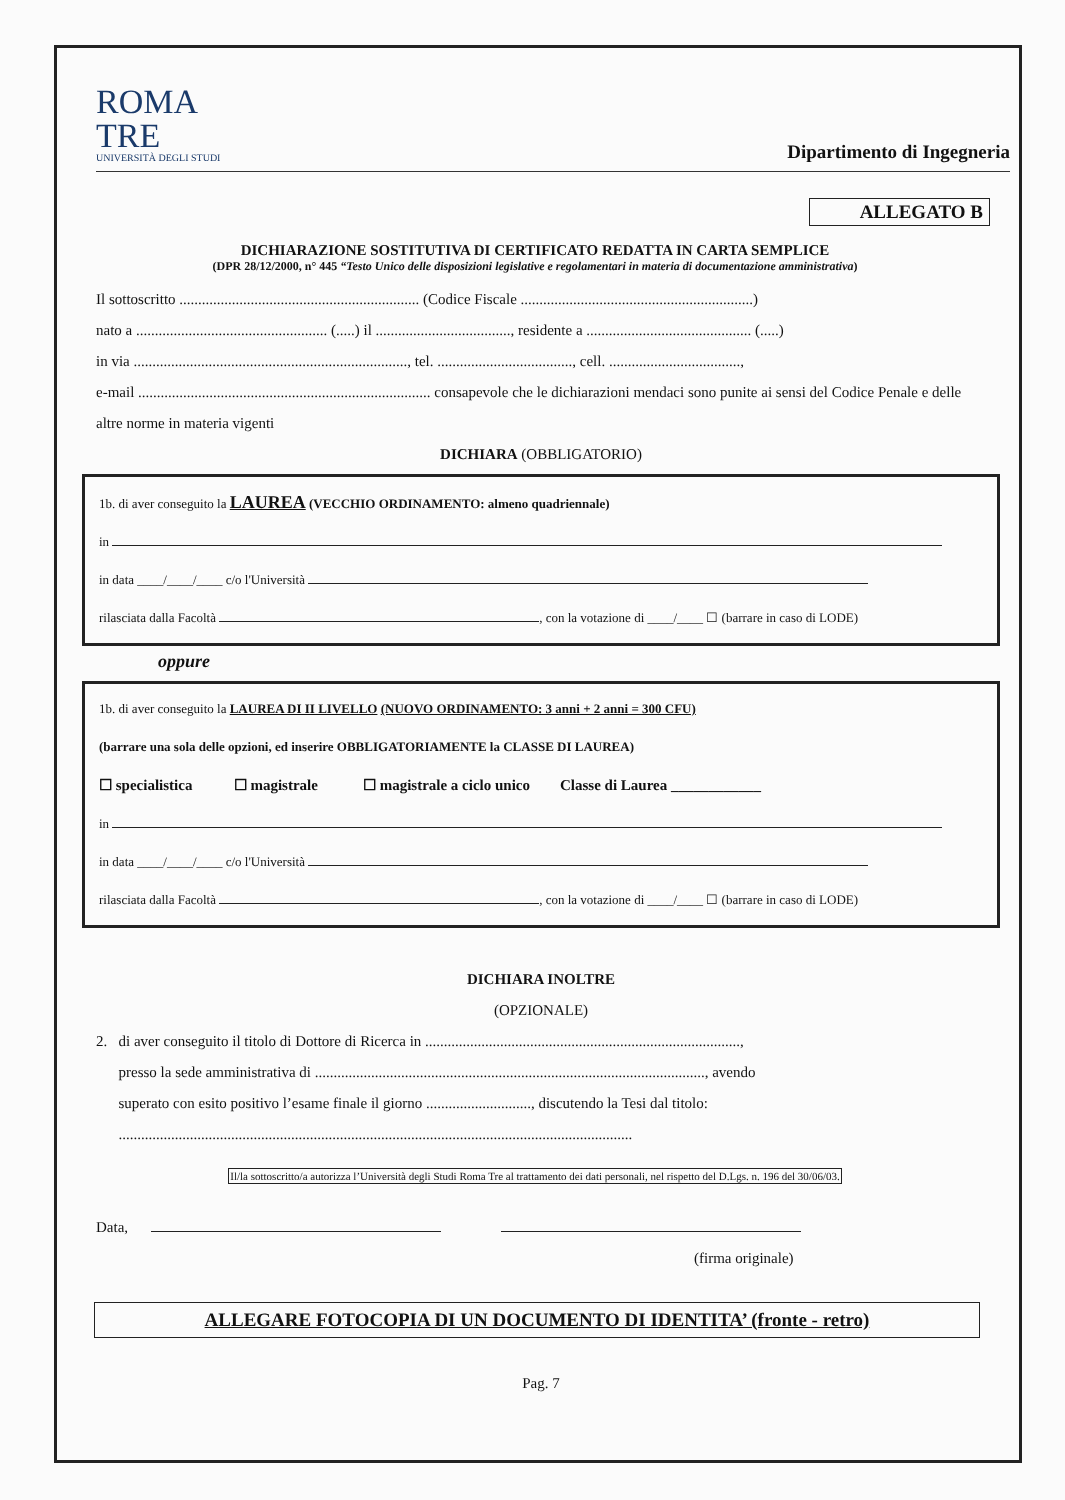ROMA
TRE
UNIVERSITÀ DEGLI STUDI
Dipartimento di Ingegneria
ALLEGATO B
DICHIARAZIONE SOSTITUTIVA DI CERTIFICATO REDATTA IN CARTA SEMPLICE
(DPR 28/12/2000, n° 445 “Testo Unico delle disposizioni legislative e regolamentari in materia di documentazione amministrativa)
Il sottoscritto ................................................................ (Codice Fiscale ..............................................................)
nato a ................................................... (.....) il ...................................., residente a ............................................ (.....)
in via ........................................................................., tel. ...................................., cell. ...................................,
e-mail .............................................................................. consapevole che le dichiarazioni mendaci sono punite ai sensi del Codice Penale e delle altre norme in materia vigenti
DICHIARA (OBBLIGATORIO)
1b. di aver conseguito la LAUREA (VECCHIO ORDINAMENTO: almeno quadriennale)
in
in data ____/____/____ c/o l'Università
rilasciata dalla Facoltà , con la votazione di ____/____ ☐ (barrare in caso di LODE)
oppure
1b. di aver conseguito la LAUREA DI II LIVELLO (NUOVO ORDINAMENTO: 3 anni + 2 anni = 300 CFU)
(barrare una sola delle opzioni, ed inserire OBBLIGATORIAMENTE la CLASSE DI LAUREA)
☐ specialistica ☐ magistrale ☐ magistrale a ciclo unico Classe di Laurea ____________
in
in data ____/____/____ c/o l'Università
rilasciata dalla Facoltà , con la votazione di ____/____ ☐ (barrare in caso di LODE)
DICHIARA INOLTRE
(OPZIONALE)
2. di aver conseguito il titolo di Dottore di Ricerca in ....................................................................................,
presso la sede amministrativa di ........................................................................................................, avendo
superato con esito positivo l’esame finale il giorno ............................, discutendo la Tesi dal titolo:
.........................................................................................................................................
Il/la sottoscritto/a autorizza l’Università degli Studi Roma Tre al trattamento dei dati personali, nel rispetto del D.Lgs. n. 196 del 30/06/03.
Data,
(firma originale)
ALLEGARE FOTOCOPIA DI UN DOCUMENTO DI IDENTITA’ (fronte - retro)
Pag. 7